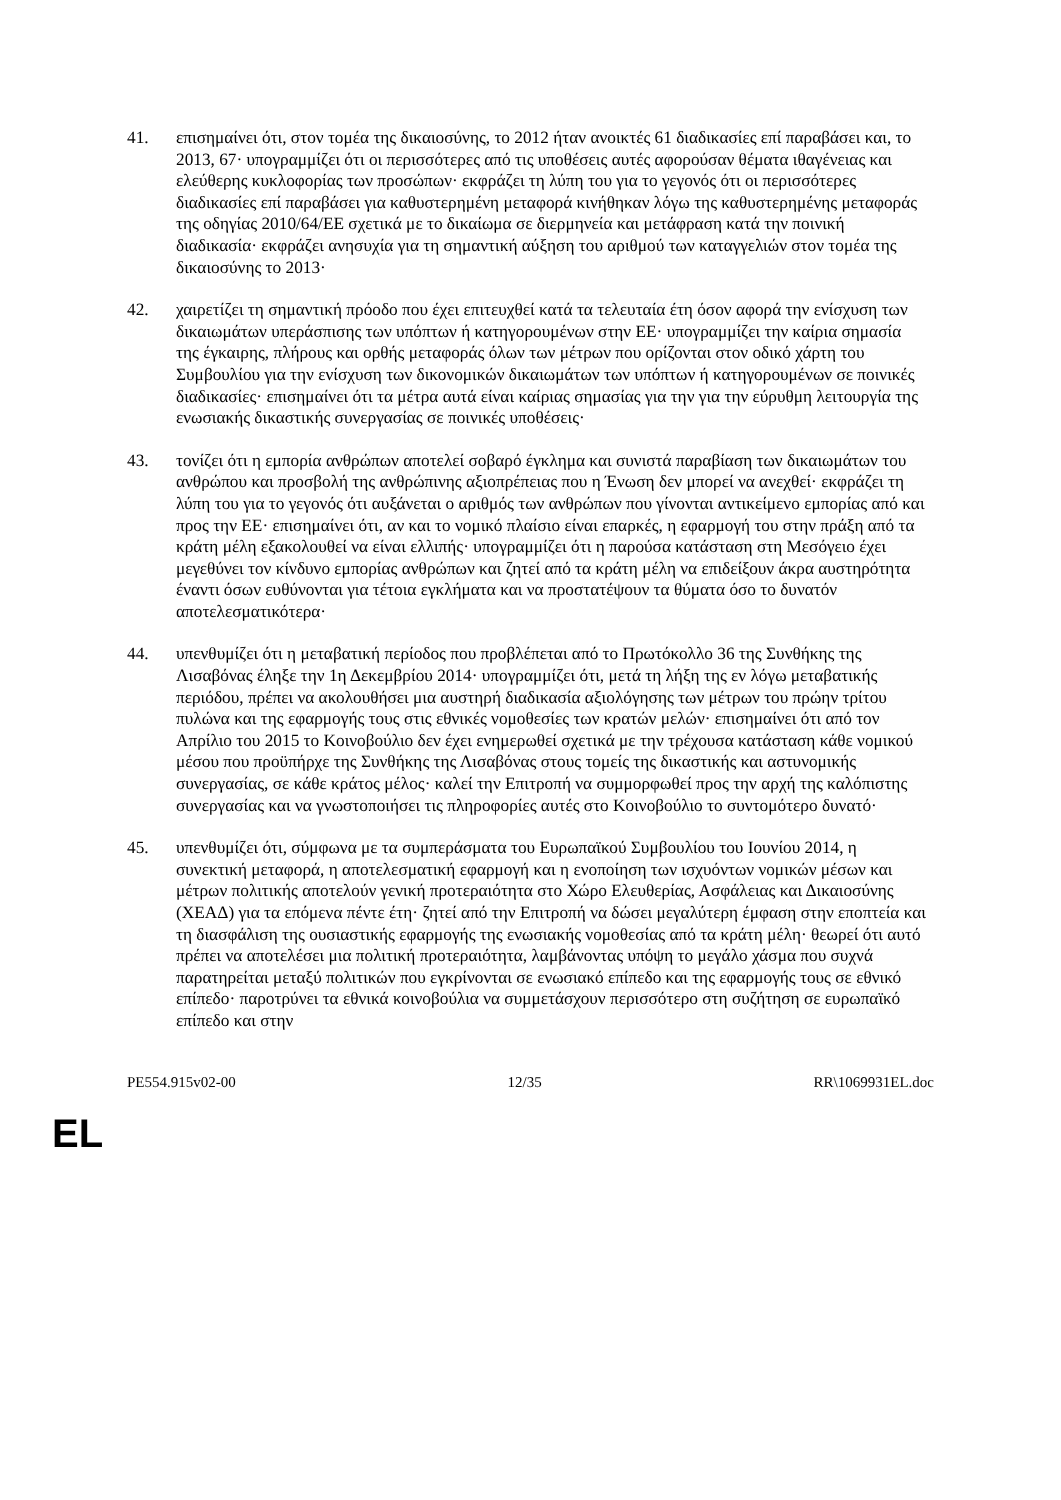41. επισημαίνει ότι, στον τομέα της δικαιοσύνης, το 2012 ήταν ανοικτές 61 διαδικασίες επί παραβάσει και, το 2013, 67· υπογραμμίζει ότι οι περισσότερες από τις υποθέσεις αυτές αφορούσαν θέματα ιθαγένειας και ελεύθερης κυκλοφορίας των προσώπων· εκφράζει τη λύπη του για το γεγονός ότι οι περισσότερες διαδικασίες επί παραβάσει για καθυστερημένη μεταφορά κινήθηκαν λόγω της καθυστερημένης μεταφοράς της οδηγίας 2010/64/ΕΕ σχετικά με το δικαίωμα σε διερμηνεία και μετάφραση κατά την ποινική διαδικασία· εκφράζει ανησυχία για τη σημαντική αύξηση του αριθμού των καταγγελιών στον τομέα της δικαιοσύνης το 2013·
42. χαιρετίζει τη σημαντική πρόοδο που έχει επιτευχθεί κατά τα τελευταία έτη όσον αφορά την ενίσχυση των δικαιωμάτων υπεράσπισης των υπόπτων ή κατηγορουμένων στην ΕΕ· υπογραμμίζει την καίρια σημασία της έγκαιρης, πλήρους και ορθής μεταφοράς όλων των μέτρων που ορίζονται στον οδικό χάρτη του Συμβουλίου για την ενίσχυση των δικονομικών δικαιωμάτων των υπόπτων ή κατηγορουμένων σε ποινικές διαδικασίες· επισημαίνει ότι τα μέτρα αυτά είναι καίριας σημασίας για την για την εύρυθμη λειτουργία της ενωσιακής δικαστικής συνεργασίας σε ποινικές υποθέσεις·
43. τονίζει ότι η εμπορία ανθρώπων αποτελεί σοβαρό έγκλημα και συνιστά παραβίαση των δικαιωμάτων του ανθρώπου και προσβολή της ανθρώπινης αξιοπρέπειας που η Ένωση δεν μπορεί να ανεχθεί· εκφράζει τη λύπη του για το γεγονός ότι αυξάνεται ο αριθμός των ανθρώπων που γίνονται αντικείμενο εμπορίας από και προς την ΕΕ· επισημαίνει ότι, αν και το νομικό πλαίσιο είναι επαρκές, η εφαρμογή του στην πράξη από τα κράτη μέλη εξακολουθεί να είναι ελλιπής· υπογραμμίζει ότι η παρούσα κατάσταση στη Μεσόγειο έχει μεγεθύνει τον κίνδυνο εμπορίας ανθρώπων και ζητεί από τα κράτη μέλη να επιδείξουν άκρα αυστηρότητα έναντι όσων ευθύνονται για τέτοια εγκλήματα και να προστατέψουν τα θύματα όσο το δυνατόν αποτελεσματικότερα·
44. υπενθυμίζει ότι η μεταβατική περίοδος που προβλέπεται από το Πρωτόκολλο 36 της Συνθήκης της Λισαβόνας έληξε την 1η Δεκεμβρίου 2014· υπογραμμίζει ότι, μετά τη λήξη της εν λόγω μεταβατικής περιόδου, πρέπει να ακολουθήσει μια αυστηρή διαδικασία αξιολόγησης των μέτρων του πρώην τρίτου πυλώνα και της εφαρμογής τους στις εθνικές νομοθεσίες των κρατών μελών· επισημαίνει ότι από τον Απρίλιο του 2015 το Κοινοβούλιο δεν έχει ενημερωθεί σχετικά με την τρέχουσα κατάσταση κάθε νομικού μέσου που προϋπήρχε της Συνθήκης της Λισαβόνας στους τομείς της δικαστικής και αστυνομικής συνεργασίας, σε κάθε κράτος μέλος· καλεί την Επιτροπή να συμμορφωθεί προς την αρχή της καλόπιστης συνεργασίας και να γνωστοποιήσει τις πληροφορίες αυτές στο Κοινοβούλιο το συντομότερο δυνατό·
45. υπενθυμίζει ότι, σύμφωνα με τα συμπεράσματα του Ευρωπαϊκού Συμβουλίου του Ιουνίου 2014, η συνεκτική μεταφορά, η αποτελεσματική εφαρμογή και η ενοποίηση των ισχυόντων νομικών μέσων και μέτρων πολιτικής αποτελούν γενική προτεραιότητα στο Χώρο Ελευθερίας, Ασφάλειας και Δικαιοσύνης (ΧΕΑΔ) για τα επόμενα πέντε έτη· ζητεί από την Επιτροπή να δώσει μεγαλύτερη έμφαση στην εποπτεία και τη διασφάλιση της ουσιαστικής εφαρμογής της ενωσιακής νομοθεσίας από τα κράτη μέλη· θεωρεί ότι αυτό πρέπει να αποτελέσει μια πολιτική προτεραιότητα, λαμβάνοντας υπόψη το μεγάλο χάσμα που συχνά παρατηρείται μεταξύ πολιτικών που εγκρίνονται σε ενωσιακό επίπεδο και της εφαρμογής τους σε εθνικό επίπεδο· παροτρύνει τα εθνικά κοινοβούλια να συμμετάσχουν περισσότερο στη συζήτηση σε ευρωπαϊκό επίπεδο και στην
PE554.915v02-00 12/35 RR\1069931EL.doc
EL